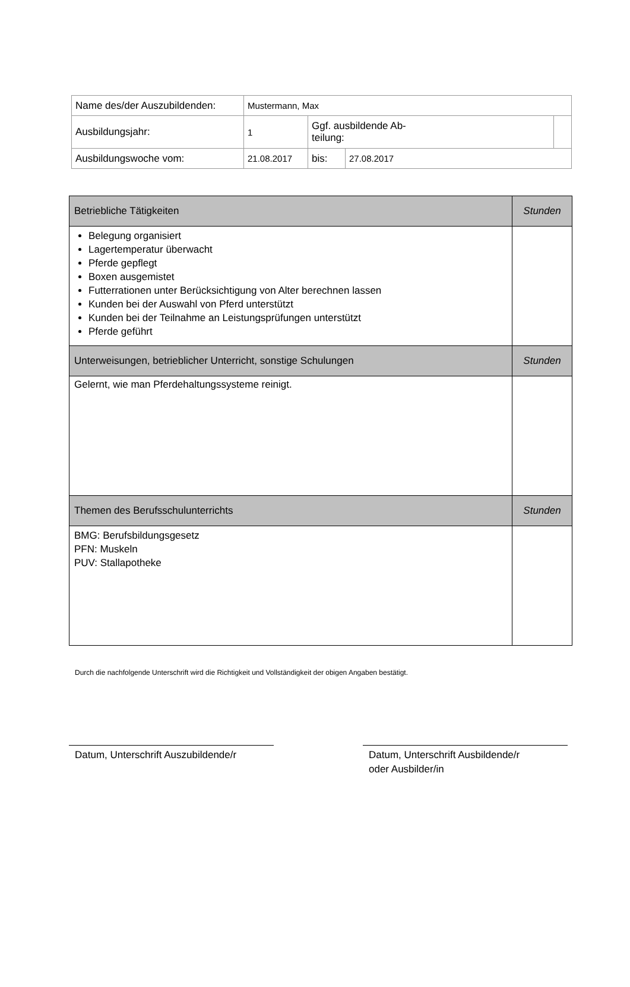| Name des/der Auszubildenden: | Mustermann, Max | | | |
| Ausbildungsjahr: | 1 | Ggf. ausbildende Ab- teilung: | | |
| Ausbildungswoche vom: | 21.08.2017 | bis: | 27.08.2017 | |
| Betriebliche Tätigkeiten | Stunden |
| Belegung organisiert Lagertemperatur überwacht Pferde gepflegt Boxen ausgemistet Futterrationen unter Berücksichtigung von Alter berechnen lassen Kunden bei der Auswahl von Pferd unterstützt Kunden bei der Teilnahme an Leistungsprüfungen unterstützt Pferde geführt | |
| Unterweisungen, betrieblicher Unterricht, sonstige Schulungen | Stunden |
| Gelernt, wie man Pferdehaltungssysteme reinigt. | |
| Themen des Berufsschulunterrichts | Stunden |
| BMG: Berufsbildungsgesetz PFN: Muskeln PUV: Stallapotheke | |
Durch die nachfolgende Unterschrift wird die Richtigkeit und Vollständigkeit der obigen Angaben bestätigt.
Datum, Unterschrift Auszubildende/r
Datum, Unterschrift Ausbildende/r
oder Ausbilder/in